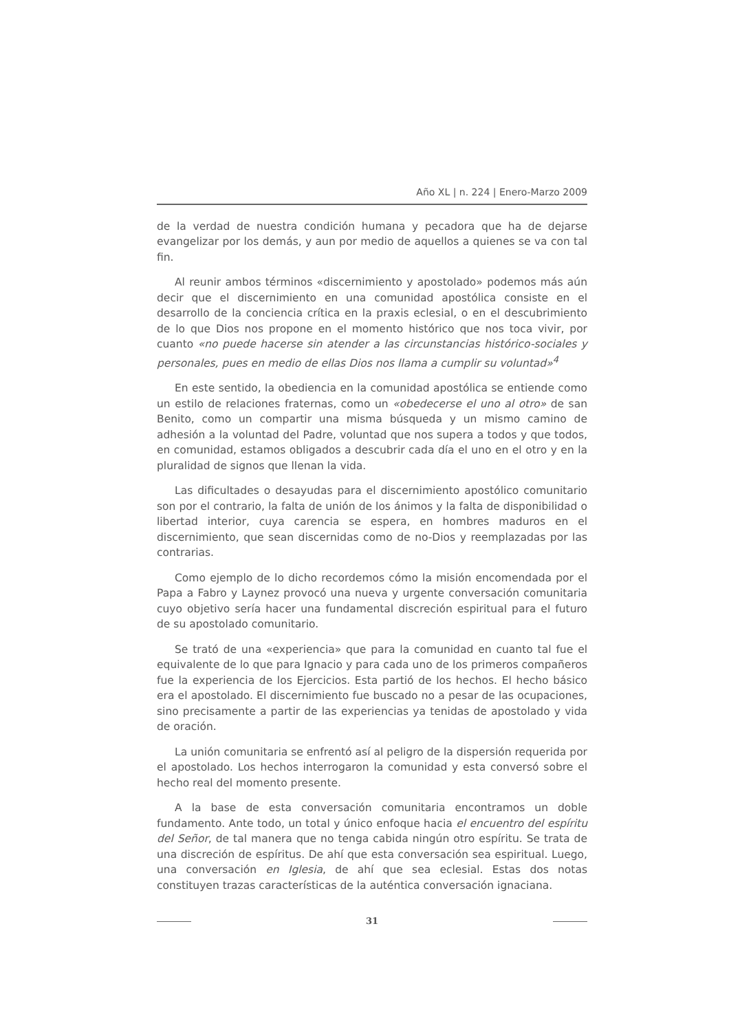Año XL | n. 224 | Enero-Marzo 2009
de la verdad de nuestra condición humana y pecadora que ha de dejarse evangelizar por los demás, y aun por medio de aquellos a quienes se va con tal fin.
Al reunir ambos términos «discernimiento y apostolado» podemos más aún decir que el discernimiento en una comunidad apostólica consiste en el desarrollo de la conciencia crítica en la praxis eclesial, o en el descubrimiento de lo que Dios nos propone en el momento histórico que nos toca vivir, por cuanto «no puede hacerse sin atender a las circunstancias histórico-sociales y personales, pues en medio de ellas Dios nos llama a cumplir su voluntad»<sup>4</sup>
En este sentido, la obediencia en la comunidad apostólica se entiende como un estilo de relaciones fraternas, como un «obedecerse el uno al otro» de san Benito, como un compartir una misma búsqueda y un mismo camino de adhesión a la voluntad del Padre, voluntad que nos supera a todos y que todos, en comunidad, estamos obligados a descubrir cada día el uno en el otro y en la pluralidad de signos que llenan la vida.
Las dificultades o desayudas para el discernimiento apostólico comunitario son por el contrario, la falta de unión de los ánimos y la falta de disponibilidad o libertad interior, cuya carencia se espera, en hombres maduros en el discernimiento, que sean discernidas como de no-Dios y reemplazadas por las contrarias.
Como ejemplo de lo dicho recordemos cómo la misión encomendada por el Papa a Fabro y Laynez provocó una nueva y urgente conversación comunitaria cuyo objetivo sería hacer una fundamental discreción espiritual para el futuro de su apostolado comunitario.
Se trató de una «experiencia» que para la comunidad en cuanto tal fue el equivalente de lo que para Ignacio y para cada uno de los primeros compañeros fue la experiencia de los Ejercicios. Esta partió de los hechos. El hecho básico era el apostolado. El discernimiento fue buscado no a pesar de las ocupaciones, sino precisamente a partir de las experiencias ya tenidas de apostolado y vida de oración.
La unión comunitaria se enfrentó así al peligro de la dispersión requerida por el apostolado. Los hechos interrogaron la comunidad y esta conversó sobre el hecho real del momento presente.
A la base de esta conversación comunitaria encontramos un doble fundamento. Ante todo, un total y único enfoque hacia el encuentro del espíritu del Señor, de tal manera que no tenga cabida ningún otro espíritu. Se trata de una discreción de espíritus. De ahí que esta conversación sea espiritual. Luego, una conversación en Iglesia, de ahí que sea eclesial. Estas dos notas constituyen trazas características de la auténtica conversación ignaciana.
31